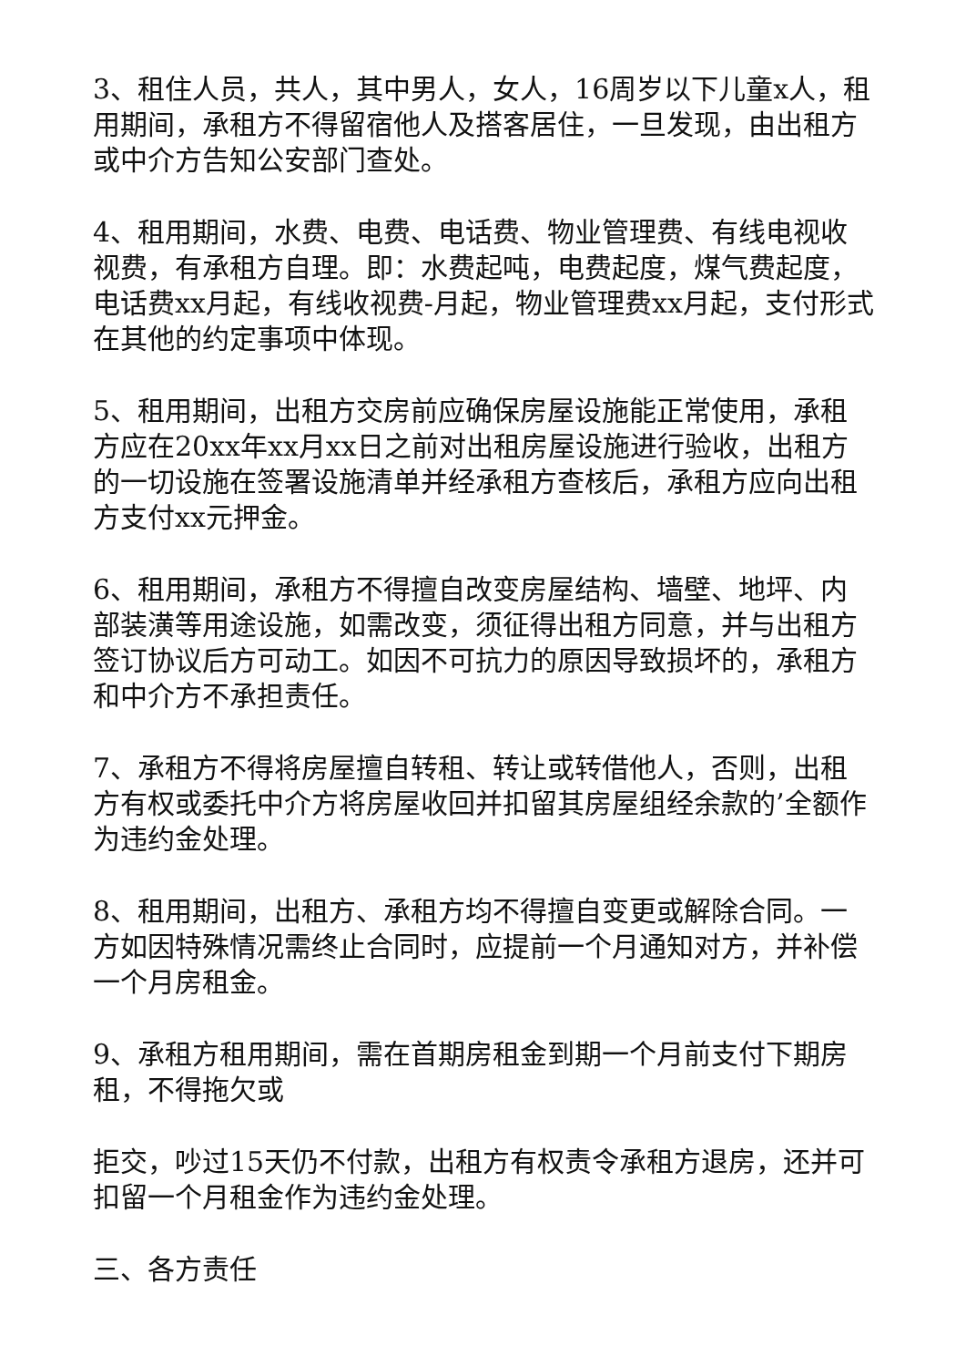3、租住人员，共人，其中男人，女人，16周岁以下儿童x人，租用期间，承租方不得留宿他人及搭客居住，一旦发现，由出租方或中介方告知公安部门查处。
4、租用期间，水费、电费、电话费、物业管理费、有线电视收视费，有承租方自理。即：水费起吨，电费起度，煤气费起度，电话费xx月起，有线收视费-月起，物业管理费xx月起，支付形式在其他的约定事项中体现。
5、租用期间，出租方交房前应确保房屋设施能正常使用，承租方应在20xx年xx月xx日之前对出租房屋设施进行验收，出租方的一切设施在签署设施清单并经承租方查核后，承租方应向出租方支付xx元押金。
6、租用期间，承租方不得擅自改变房屋结构、墙壁、地坪、内部装潢等用途设施，如需改变，须征得出租方同意，并与出租方签订协议后方可动工。如因不可抗力的原因导致损坏的，承租方和中介方不承担责任。
7、承租方不得将房屋擅自转租、转让或转借他人，否则，出租方有权或委托中介方将房屋收回并扣留其房屋组经余款的’全额作为违约金处理。
8、租用期间，出租方、承租方均不得擅自变更或解除合同。一方如因特殊情况需终止合同时，应提前一个月通知对方，并补偿一个月房租金。
9、承租方租用期间，需在首期房租金到期一个月前支付下期房租，不得拖欠或
拒交，吵过15天仍不付款，出租方有权责令承租方退房，还并可扣留一个月租金作为违约金处理。
三、各方责任